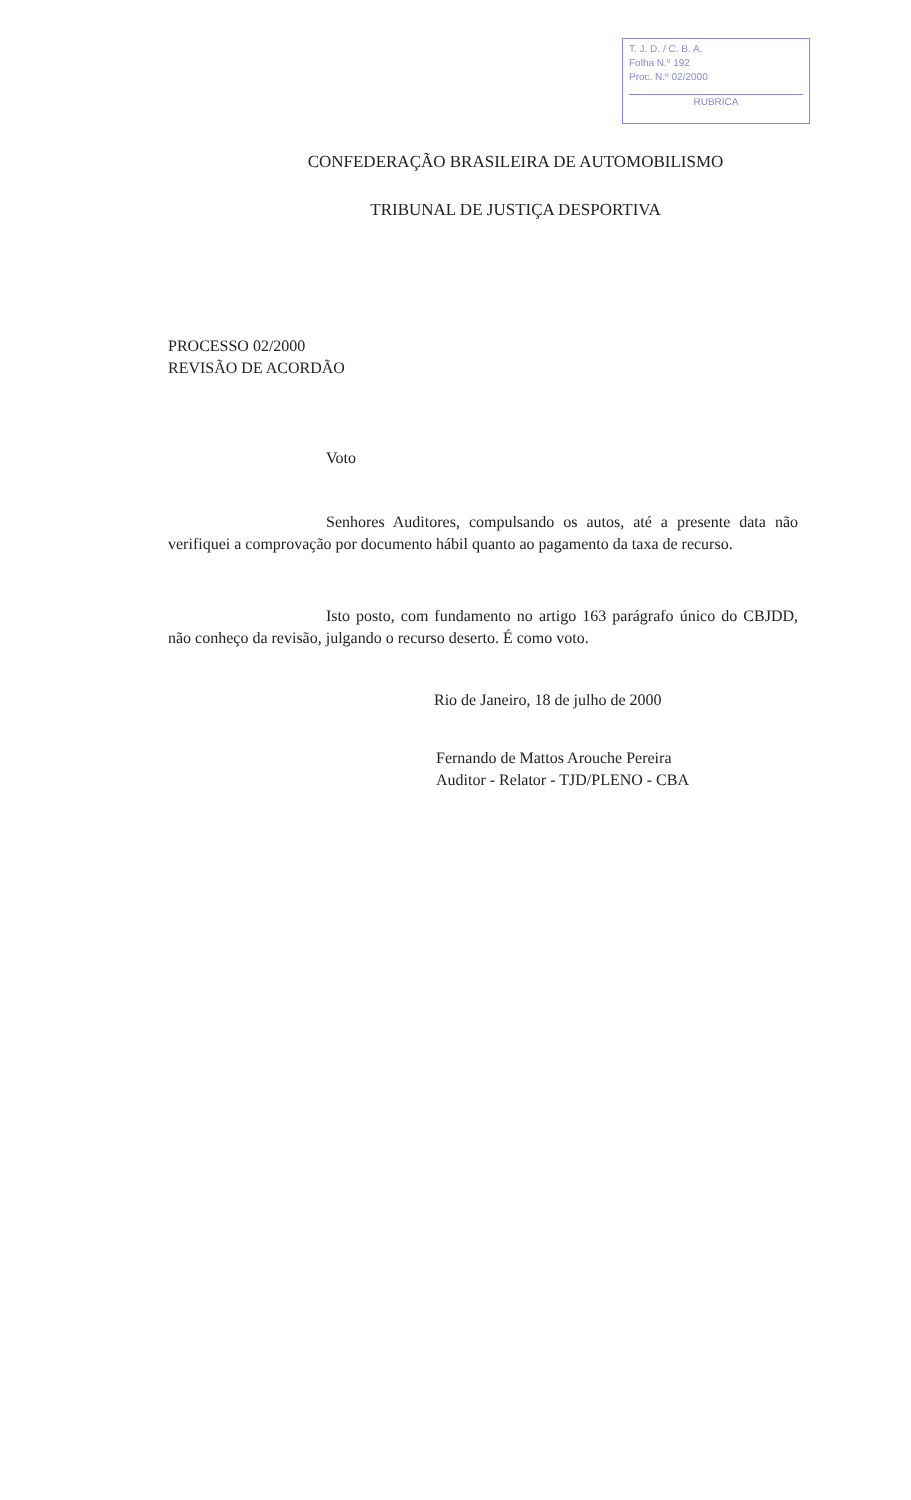T. J. D. / C. B. A.
Folha N.º 192
Proc. N.º 02/2000
RUBRICA
CONFEDERAÇÃO BRASILEIRA DE AUTOMOBILISMO
TRIBUNAL DE JUSTIÇA DESPORTIVA
PROCESSO 02/2000
REVISÃO DE ACORDÃO
Voto
Senhores Auditores, compulsando os autos, até a presente data não verifiquei a comprovação por documento hábil quanto ao pagamento da taxa de recurso.
Isto posto, com fundamento no artigo 163 parágrafo único do CBJDD, não conheço da revisão, julgando o recurso deserto. É como voto.
Rio de Janeiro, 18 de julho de 2000
Fernando de Mattos Arouche Pereira
Auditor - Relator - TJD/PLENO - CBA